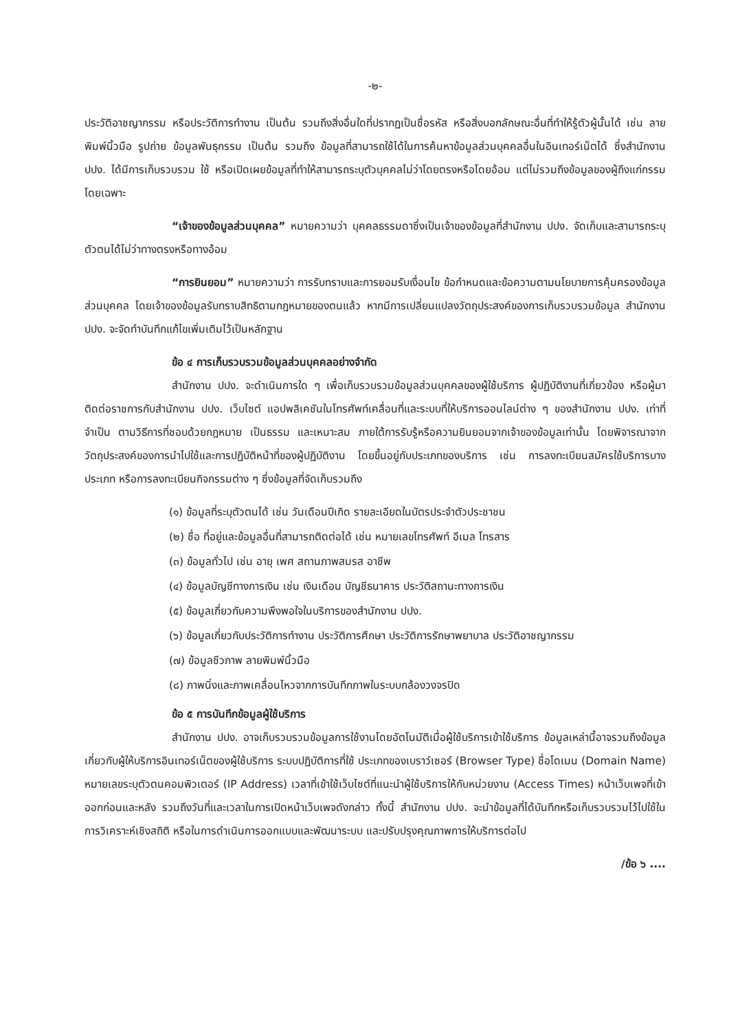-๒-
ประวัติอาชญากรรม หรือประวัติการทำงาน เป็นต้น รวมถึงสิ่งอื่นใดที่ปรากฏเป็นชื่อรหัส หรือสิ่งบอกลักษณะอื่นที่ทำให้รู้ตัวผู้นั้นได้ เช่น ลายพิมพ์นิ้วมือ รูปถ่าย ข้อมูลพันธุกรรม เป็นต้น รวมถึง ข้อมูลที่สามารถใช้ได้ในการค้นหาข้อมูลส่วนบุคคลอื่นในอินเทอร์เน็ตได้ ซึ่งสำนักงาน ปปง. ได้มีการเก็บรวบรวม ใช้ หรือเปิดเผยข้อมูลที่ทำให้สามารถระบุตัวบุคคลไม่ว่าโดยตรงหรือโดยอ้อม แต่ไม่รวมถึงข้อมูลของผู้ถึงแก่กรรมโดยเฉพาะ
“เจ้าของข้อมูลส่วนบุคคล” หมายความว่า บุคคลธรรมดาซึ่งเป็นเจ้าของข้อมูลที่สำนักงาน ปปง. จัดเก็บและสามารถระบุตัวตนได้ไม่ว่าทางตรงหรือทางอ้อม
“การยินยอม” หมายความว่า การรับทราบและการยอมรับเงื่อนไข ข้อกำหนดและข้อความตามนโยบายการคุ้มครองข้อมูลส่วนบุคคล โดยเจ้าของข้อมูลรับทราบสิทธิตามกฎหมายของตนแล้ว หากมีการเปลี่ยนแปลงวัตถุประสงค์ของการเก็บรวบรวมข้อมูล สำนักงาน ปปง. จะจัดทำบันทึกแก้ไขเพิ่มเติมไว้เป็นหลักฐาน
ข้อ ๔ การเก็บรวบรวมข้อมูลส่วนบุคคลอย่างจำกัด
สำนักงาน ปปง. จะดำเนินการใด ๆ เพื่อเก็บรวบรวมข้อมูลส่วนบุคคลของผู้ใช้บริการ ผู้ปฏิบัติงานที่เกี่ยวข้อง หรือผู้มาติดต่อราชการกับสำนักงาน ปปง. เว็บไซต์ แอปพลิเคชันในโทรศัพท์เคลื่อนที่และระบบที่ให้บริการออนไลน์ต่าง ๆ ของสำนักงาน ปปง. เท่าที่จำเป็น ตามวิธีการที่ชอบด้วยกฎหมาย เป็นธรรม และเหมาะสม ภายใต้การรับรู้หรือความยินยอมจากเจ้าของข้อมูลเท่านั้น โดยพิจารณาจากวัตถุประสงค์ของการนำไปใช้และการปฏิบัติหน้าที่ของผู้ปฏิบัติงาน โดยขึ้นอยู่กับประเภทของบริการ เช่น การลงทะเบียนสมัครใช้บริการบางประเภท หรือการลงทะเบียนกิจกรรมต่าง ๆ ซึ่งข้อมูลที่จัดเก็บรวมถึง
(๑) ข้อมูลที่ระบุตัวตนได้ เช่น วันเดือนปีเกิด รายละเอียดในบัตรประจำตัวประชาชน
(๒) ชื่อ ที่อยู่และข้อมูลอื่นที่สามารถติดต่อได้ เช่น หมายเลขโทรศัพท์ อีเมล โทรสาร
(๓) ข้อมูลทั่วไป เช่น อายุ เพศ สถานภาพสมรส อาชีพ
(๔) ข้อมูลบัญชีทางการเงิน เช่น เงินเดือน บัญชีธนาคาร ประวัติสถานะทางการเงิน
(๕) ข้อมูลเกี่ยวกับความพึงพอใจในบริการของสำนักงาน ปปง.
(๖) ข้อมูลเกี่ยวกับประวัติการทำงาน ประวัติการศึกษา ประวัติการรักษาพยาบาล ประวัติอาชญากรรม
(๗) ข้อมูลชีวภาพ ลายพิมพ์นิ้วมือ
(๘) ภาพนิ่งและภาพเคลื่อนไหวจากการบันทึกภาพในระบบกล้องวงจรปิด
ข้อ ๕ การบันทึกข้อมูลผู้ใช้บริการ
สำนักงาน ปปง. อาจเก็บรวบรวมข้อมูลการใช้งานโดยอัตโนมัติเมื่อผู้ใช้บริการเข้าใช้บริการ ข้อมูลเหล่านี้อาจรวมถึงข้อมูลเกี่ยวกับผู้ให้บริการอินเทอร์เน็ตของผู้ใช้บริการ ระบบปฏิบัติการที่ใช้ ประเภทของเบราว์เซอร์ (Browser Type) ชื่อโดเมน (Domain Name) หมายเลขระบุตัวตนคอมพิวเตอร์ (IP Address) เวลาที่เข้าใช้เว็บไซต์ที่แนะนำผู้ใช้บริการให้กับหน่วยงาน (Access Times) หน้าเว็บเพจที่เข้าออกก่อนและหลัง รวมถึงวันที่และเวลาในการเปิดหน้าเว็บเพจดังกล่าว ทั้งนี้ สำนักงาน ปปง. จะนำข้อมูลที่ได้บันทึกหรือเก็บรวบรวมไว้ไปใช้ในการวิเคราะห์เชิงสถิติ หรือในการดำเนินการออกแบบและพัฒนาระบบ และปรับปรุงคุณภาพการให้บริการต่อไป
/ข้อ ๖ ....